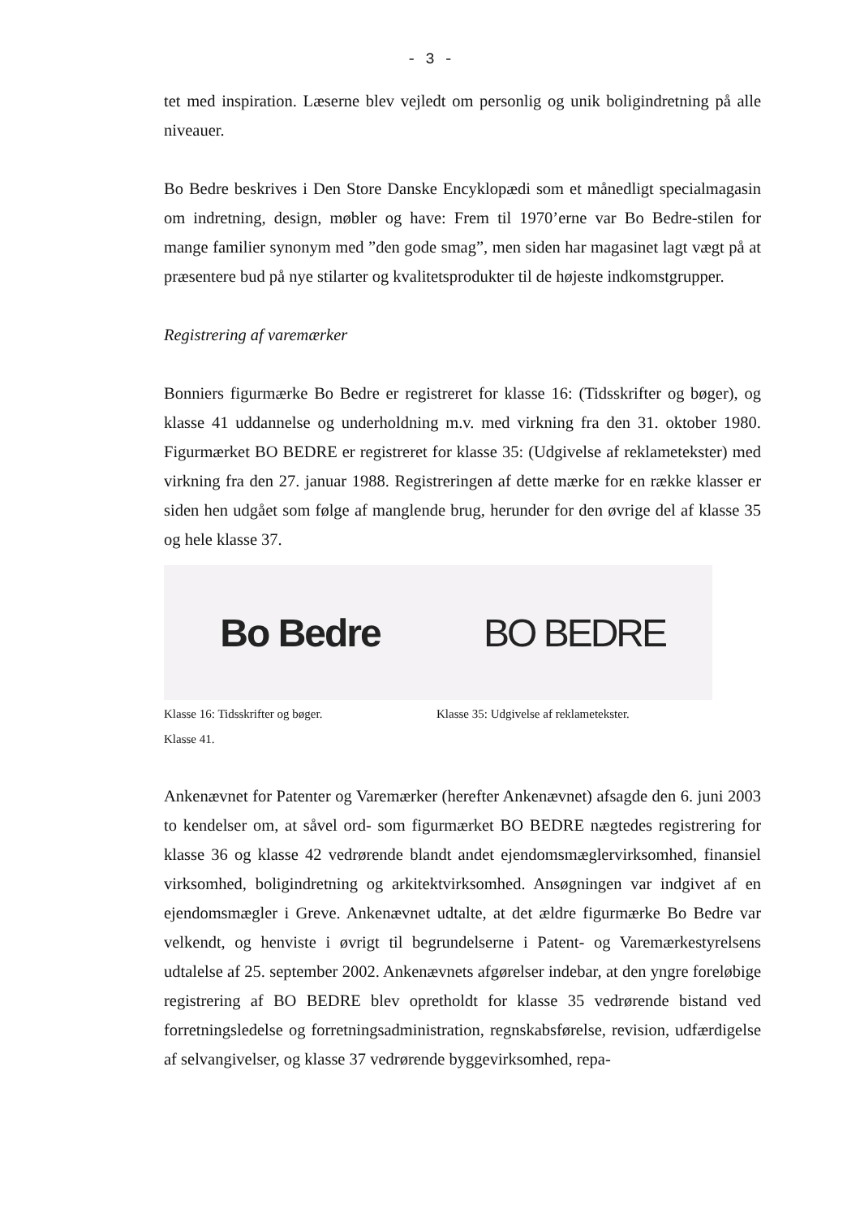- 3 -
tet med inspiration. Læserne blev vejledt om personlig og unik boligindretning på alle niveauer.
Bo Bedre beskrives i Den Store Danske Encyklopædi som et månedligt specialmagasin om indretning, design, møbler og have: Frem til 1970’erne var Bo Bedre-stilen for mange familier synonym med ”den gode smag”, men siden har magasinet lagt vægt på at præsentere bud på nye stilarter og kvalitetsprodukter til de højeste indkomstgrupper.
Registrering af varemærker
Bonniers figurmærke Bo Bedre er registreret for klasse 16: (Tidsskrifter og bøger), og klasse 41 uddannelse og underholdning m.v. med virkning fra den 31. oktober 1980. Figurmærket BO BEDRE er registreret for klasse 35: (Udgivelse af reklametekster) med virkning fra den 27. januar 1988. Registreringen af dette mærke for en række klasser er siden hen udgået som følge af manglende brug, herunder for den øvrige del af klasse 35 og hele klasse 37.
Bo Bedre
Klasse 16: Tidsskrifter og bøger.
Klasse 41.
BO BEDRE
Klasse 35: Udgivelse af reklametekster.
Ankenævnet for Patenter og Varemærker (herefter Ankenævnet) afsagde den 6. juni 2003 to kendelser om, at såvel ord- som figurmærket BO BEDRE nægtedes registrering for klasse 36 og klasse 42 vedrørende blandt andet ejendomsmæglervirksomhed, finansiel virksomhed, boligindretning og arkitektvirksomhed. Ansøgningen var indgivet af en ejendomsmægler i Greve. Ankenævnet udtalte, at det ældre figurmærke Bo Bedre var velkendt, og henviste i øvrigt til begrundelserne i Patent- og Varemærkestyrelsens udtalelse af 25. september 2002. Ankenævnets afgørelser indebar, at den yngre foreløbige registrering af BO BEDRE blev opretholdt for klasse 35 vedrørende bistand ved forretningsledelse og forretningsadministration, regnskabsførelse, revision, udfærdigelse af selvangivelser, og klasse 37 vedrørende byggevirksomhed, repa-